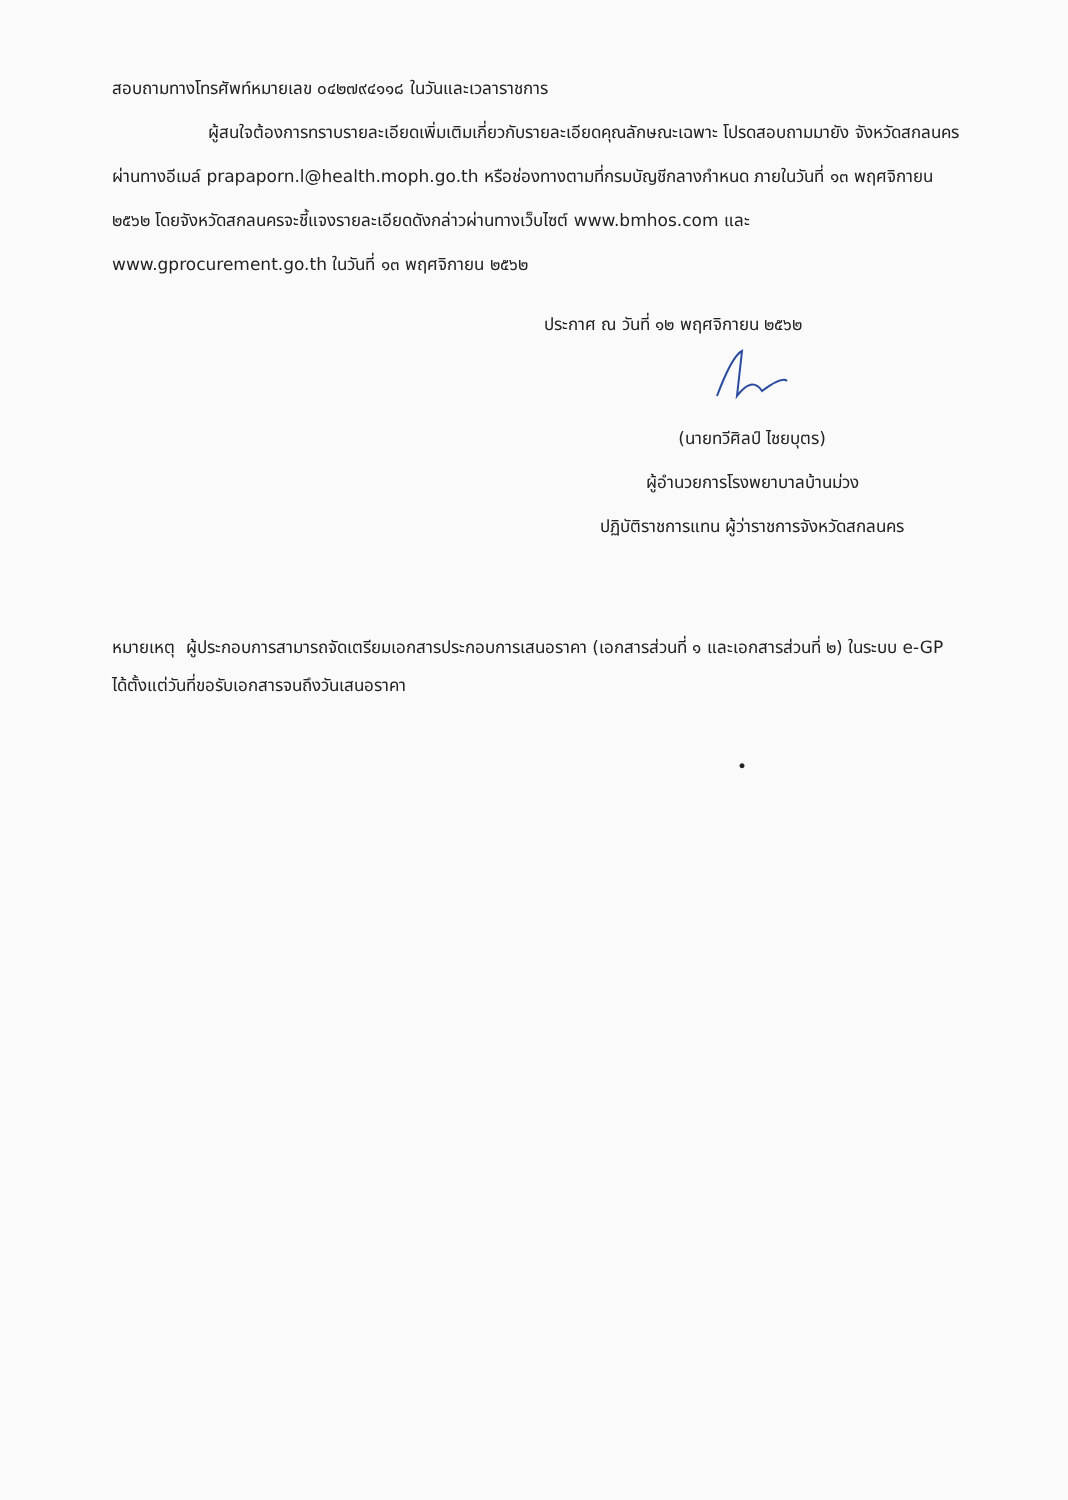สอบถามทางโทรศัพท์หมายเลข ๐๔๒๗๙๔๑๑๘ ในวันและเวลาราชการ
ผู้สนใจต้องการทราบรายละเอียดเพิ่มเติมเกี่ยวกับรายละเอียดคุณลักษณะเฉพาะ โปรดสอบถามมายัง จังหวัดสกลนคร ผ่านทางอีเมล์ prapaporn.l@health.moph.go.th หรือช่องทางตามที่กรมบัญชีกลางกำหนด ภายในวันที่ ๑๓ พฤศจิกายน ๒๕๖๒ โดยจังหวัดสกลนครจะชี้แจงรายละเอียดดังกล่าวผ่านทางเว็บไซต์ www.bmhos.com และ www.gprocurement.go.th ในวันที่ ๑๓ พฤศจิกายน ๒๕๖๒
ประกาศ ณ วันที่ ๑๒ พฤศจิกายน ๒๕๖๒
(นายทวีศิลป์ ไชยบุตร)
ผู้อำนวยการโรงพยาบาลบ้านม่วง
ปฏิบัติราชการแทน ผู้ว่าราชการจังหวัดสกลนคร
หมายเหตุ ผู้ประกอบการสามารถจัดเตรียมเอกสารประกอบการเสนอราคา (เอกสารส่วนที่ ๑ และเอกสารส่วนที่ ๒) ในระบบ e-GP ได้ตั้งแต่วันที่ขอรับเอกสารจนถึงวันเสนอราคา
•